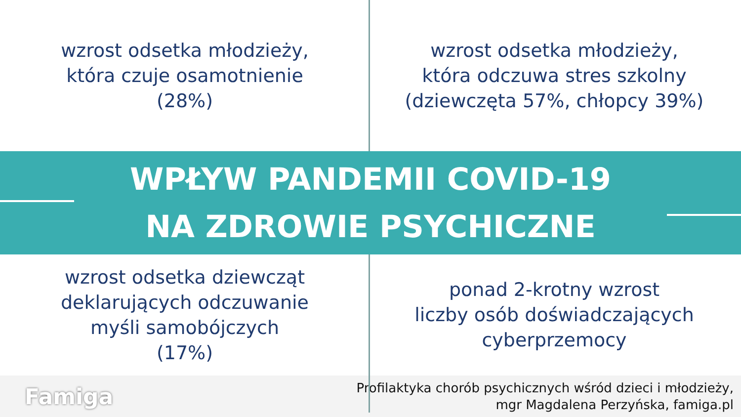wzrost odsetka młodzieży,
która czuje osamotnienie
(28%)
wzrost odsetka młodzieży,
która odczuwa stres szkolny
(dziewczęta 57%, chłopcy 39%)
WPŁYW PANDEMII COVID-19
NA ZDROWIE PSYCHICZNE
wzrost odsetka dziewcząt
deklarujących odczuwanie
myśli samobójczych
(17%)
ponad 2-krotny wzrost
liczby osób doświadczających
cyberprzemocy
Famiga
Profilaktyka chorób psychicznych wśród dzieci i młodzieży,
mgr Magdalena Perzyńska, famiga.pl